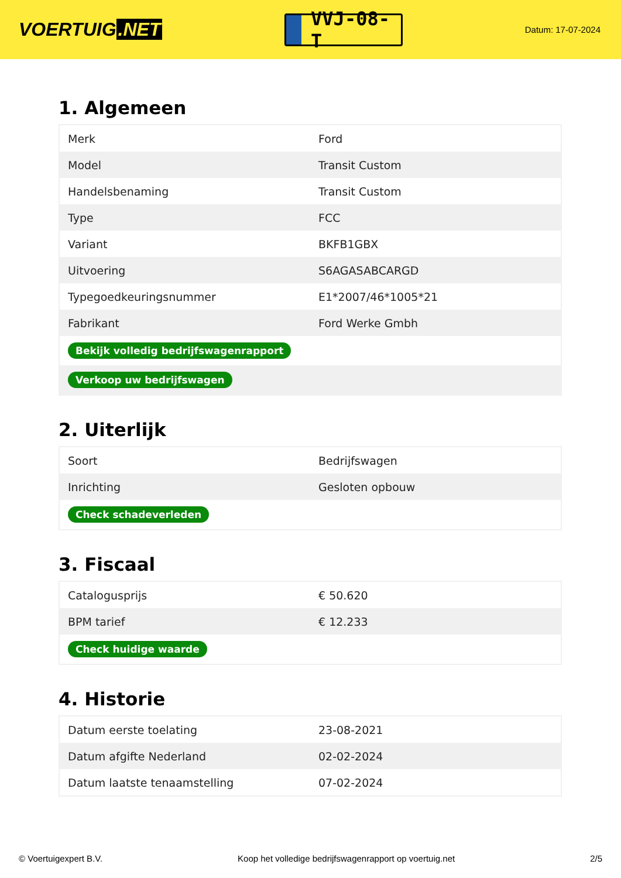VOERTUIG.NET
VVJ-08-T
Datum: 17-07-2024
1. Algemeen
| Merk | Ford |
| Model | Transit Custom |
| Handelsbenaming | Transit Custom |
| Type | FCC |
| Variant | BKFB1GBX |
| Uitvoering | S6AGASABCARGD |
| Typegoedkeuringsnummer | E1*2007/46*1005*21 |
| Fabrikant | Ford Werke Gmbh |
| Bekijk volledig bedrijfswagenrapport | |
| Verkoop uw bedrijfswagen | |
2. Uiterlijk
| Soort | Bedrijfswagen |
| Inrichting | Gesloten opbouw |
| Check schadeverleden | |
3. Fiscaal
| Catalogusprijs | € 50.620 |
| BPM tarief | € 12.233 |
| Check huidige waarde | |
4. Historie
| Datum eerste toelating | 23-08-2021 |
| Datum afgifte Nederland | 02-02-2024 |
| Datum laatste tenaamstelling | 07-02-2024 |
© Voertuigexpert B.V. Koop het volledige bedrijfswagenrapport op voertuig.net 2/5